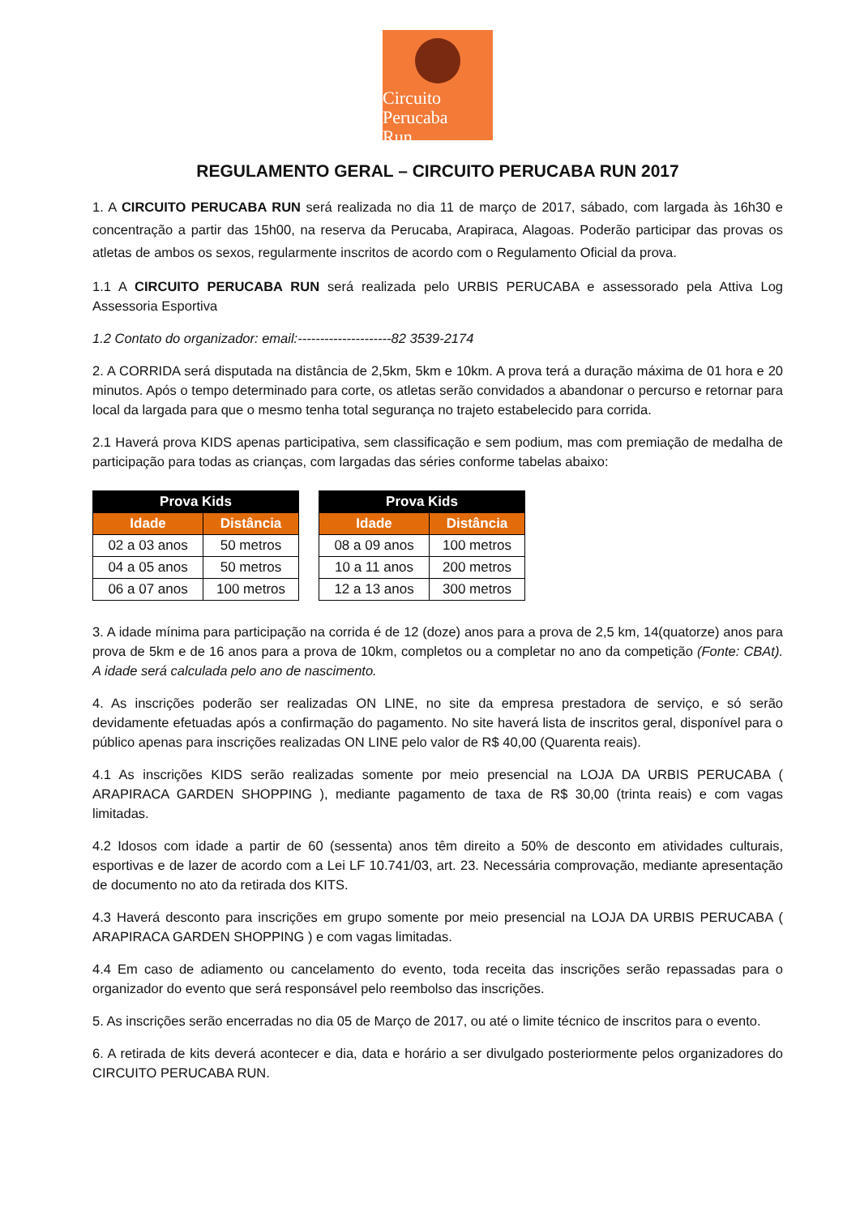Circuito
Perucaba
Run
REGULAMENTO GERAL – CIRCUITO PERUCABA RUN 2017
1. A CIRCUITO PERUCABA RUN será realizada no dia 11 de março de 2017, sábado, com largada às 16h30 e concentração a partir das 15h00, na reserva da Perucaba, Arapiraca, Alagoas. Poderão participar das provas os atletas de ambos os sexos, regularmente inscritos de acordo com o Regulamento Oficial da prova.
1.1 A CIRCUITO PERUCABA RUN será realizada pelo URBIS PERUCABA e assessorado pela Attiva Log Assessoria Esportiva
1.2 Contato do organizador: email:---------------------82 3539-2174
2. A CORRIDA será disputada na distância de 2,5km, 5km e 10km. A prova terá a duração máxima de 01 hora e 20 minutos. Após o tempo determinado para corte, os atletas serão convidados a abandonar o percurso e retornar para local da largada para que o mesmo tenha total segurança no trajeto estabelecido para corrida.
2.1 Haverá prova KIDS apenas participativa, sem classificação e sem podium, mas com premiação de medalha de participação para todas as crianças, com largadas das séries conforme tabelas abaixo:
| Prova Kids | |
| --- | --- |
| Idade | Distância |
| 02 a 03 anos | 50 metros |
| 04 a 05 anos | 50 metros |
| 06 a 07 anos | 100 metros |
| Prova Kids | |
| --- | --- |
| Idade | Distância |
| 08 a 09 anos | 100 metros |
| 10 a 11 anos | 200 metros |
| 12 a 13 anos | 300 metros |
3. A idade mínima para participação na corrida é de 12 (doze) anos para a prova de 2,5 km, 14(quatorze) anos para prova de 5km e de 16 anos para a prova de 10km, completos ou a completar no ano da competição (Fonte: CBAt). A idade será calculada pelo ano de nascimento.
4. As inscrições poderão ser realizadas ON LINE, no site da empresa prestadora de serviço, e só serão devidamente efetuadas após a confirmação do pagamento. No site haverá lista de inscritos geral, disponível para o público apenas para inscrições realizadas ON LINE pelo valor de R$ 40,00 (Quarenta reais).
4.1 As inscrições KIDS serão realizadas somente por meio presencial na LOJA DA URBIS PERUCABA ( ARAPIRACA GARDEN SHOPPING ), mediante pagamento de taxa de R$ 30,00 (trinta reais) e com vagas limitadas.
4.2 Idosos com idade a partir de 60 (sessenta) anos têm direito a 50% de desconto em atividades culturais, esportivas e de lazer de acordo com a Lei LF 10.741/03, art. 23. Necessária comprovação, mediante apresentação de documento no ato da retirada dos KITS.
4.3 Haverá desconto para inscrições em grupo somente por meio presencial na LOJA DA URBIS PERUCABA ( ARAPIRACA GARDEN SHOPPING ) e com vagas limitadas.
4.4 Em caso de adiamento ou cancelamento do evento, toda receita das inscrições serão repassadas para o organizador do evento que será responsável pelo reembolso das inscrições.
5. As inscrições serão encerradas no dia 05 de Março de 2017, ou até o limite técnico de inscritos para o evento.
6. A retirada de kits deverá acontecer e dia, data e horário a ser divulgado posteriormente pelos organizadores do CIRCUITO PERUCABA RUN.